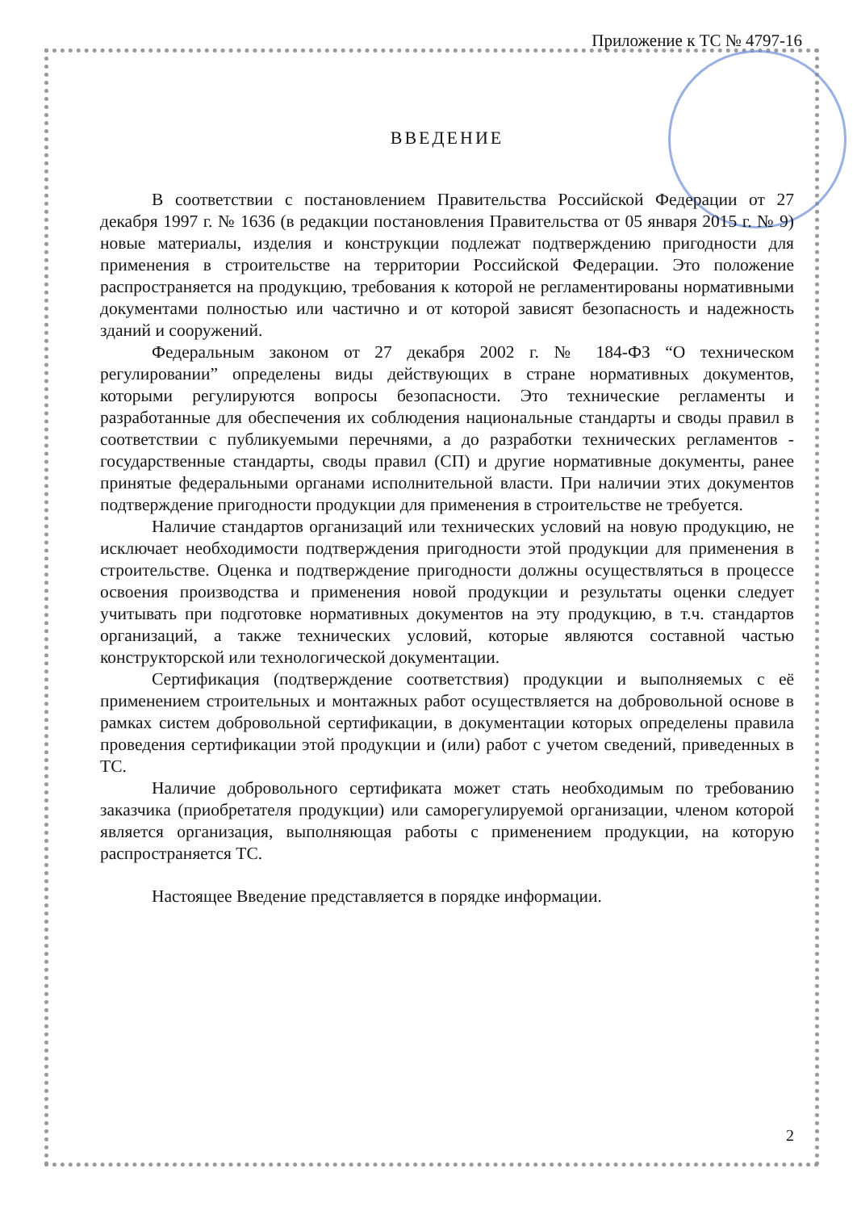Приложение к ТС № 4797-16
ВВЕДЕНИЕ
В соответствии с постановлением Правительства Российской Федерации от 27 декабря 1997 г. № 1636 (в редакции постановления Правительства от 05 января 2015 г. № 9) новые материалы, изделия и конструкции подлежат подтверждению пригодности для применения в строительстве на территории Российской Федерации. Это положение распространяется на продукцию, требования к которой не регламентированы нормативными документами полностью или частично и от которой зависят безопасность и надежность зданий и сооружений.
Федеральным законом от 27 декабря 2002 г. № 184-ФЗ “О техническом регулировании” определены виды действующих в стране нормативных документов, которыми регулируются вопросы безопасности. Это технические регламенты и разработанные для обеспечения их соблюдения национальные стандарты и своды правил в соответствии с публикуемыми перечнями, а до разработки технических регламентов - государственные стандарты, своды правил (СП) и другие нормативные документы, ранее принятые федеральными органами исполнительной власти. При наличии этих документов подтверждение пригодности продукции для применения в строительстве не требуется.
Наличие стандартов организаций или технических условий на новую продукцию, не исключает необходимости подтверждения пригодности этой продукции для применения в строительстве. Оценка и подтверждение пригодности должны осуществляться в процессе освоения производства и применения новой продукции и результаты оценки следует учитывать при подготовке нормативных документов на эту продукцию, в т.ч. стандартов организаций, а также технических условий, которые являются составной частью конструкторской или технологической документации.
Сертификация (подтверждение соответствия) продукции и выполняемых с её применением строительных и монтажных работ осуществляется на добровольной основе в рамках систем добровольной сертификации, в документации которых определены правила проведения сертификации этой продукции и (или) работ с учетом сведений, приведенных в ТС.
Наличие добровольного сертификата может стать необходимым по требованию заказчика (приобретателя продукции) или саморегулируемой организации, членом которой является организация, выполняющая работы с применением продукции, на которую распространяется ТС.
Настоящее Введение представляется в порядке информации.
2